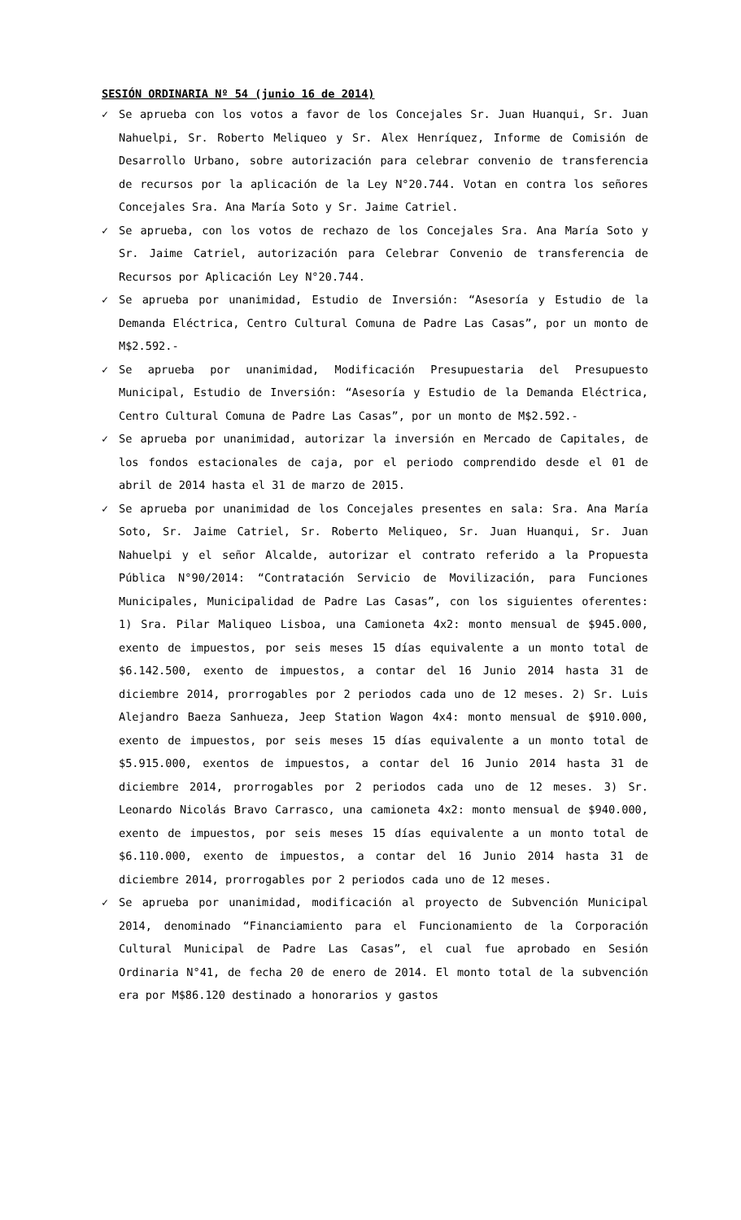SESIÓN ORDINARIA Nº 54 (junio 16 de 2014)
✓ Se aprueba con los votos a favor de los Concejales Sr. Juan Huanqui, Sr. Juan Nahuelpi, Sr. Roberto Meliqueo y Sr. Alex Henríquez, Informe de Comisión de Desarrollo Urbano, sobre autorización para celebrar convenio de transferencia de recursos por la aplicación de la Ley N°20.744. Votan en contra los señores Concejales Sra. Ana María Soto y Sr. Jaime Catriel.
✓ Se aprueba, con los votos de rechazo de los Concejales Sra. Ana María Soto y Sr. Jaime Catriel, autorización para Celebrar Convenio de transferencia de Recursos por Aplicación Ley N°20.744.
✓ Se aprueba por unanimidad, Estudio de Inversión: “Asesoría y Estudio de la Demanda Eléctrica, Centro Cultural Comuna de Padre Las Casas”, por un monto de M$2.592.-
✓ Se aprueba por unanimidad, Modificación Presupuestaria del Presupuesto Municipal, Estudio de Inversión: “Asesoría y Estudio de la Demanda Eléctrica, Centro Cultural Comuna de Padre Las Casas”, por un monto de M$2.592.-
✓ Se aprueba por unanimidad, autorizar la inversión en Mercado de Capitales, de los fondos estacionales de caja, por el periodo comprendido desde el 01 de abril de 2014 hasta el 31 de marzo de 2015.
✓ Se aprueba por unanimidad de los Concejales presentes en sala: Sra. Ana María Soto, Sr. Jaime Catriel, Sr. Roberto Meliqueo, Sr. Juan Huanqui, Sr. Juan Nahuelpi y el señor Alcalde, autorizar el contrato referido a la Propuesta Pública N°90/2014: “Contratación Servicio de Movilización, para Funciones Municipales, Municipalidad de Padre Las Casas”, con los siguientes oferentes: 1) Sra. Pilar Maliqueo Lisboa, una Camioneta 4x2: monto mensual de $945.000, exento de impuestos, por seis meses 15 días equivalente a un monto total de $6.142.500, exento de impuestos, a contar del 16 Junio 2014 hasta 31 de diciembre 2014, prorrogables por 2 periodos cada uno de 12 meses. 2) Sr. Luis Alejandro Baeza Sanhueza, Jeep Station Wagon 4x4: monto mensual de $910.000, exento de impuestos, por seis meses 15 días equivalente a un monto total de $5.915.000, exentos de impuestos, a contar del 16 Junio 2014 hasta 31 de diciembre 2014, prorrogables por 2 periodos cada uno de 12 meses. 3) Sr. Leonardo Nicolás Bravo Carrasco, una camioneta 4x2: monto mensual de $940.000, exento de impuestos, por seis meses 15 días equivalente a un monto total de $6.110.000, exento de impuestos, a contar del 16 Junio 2014 hasta 31 de diciembre 2014, prorrogables por 2 periodos cada uno de 12 meses.
✓ Se aprueba por unanimidad, modificación al proyecto de Subvención Municipal 2014, denominado “Financiamiento para el Funcionamiento de la Corporación Cultural Municipal de Padre Las Casas”, el cual fue aprobado en Sesión Ordinaria N°41, de fecha 20 de enero de 2014. El monto total de la subvención era por M$86.120 destinado a honorarios y gastos